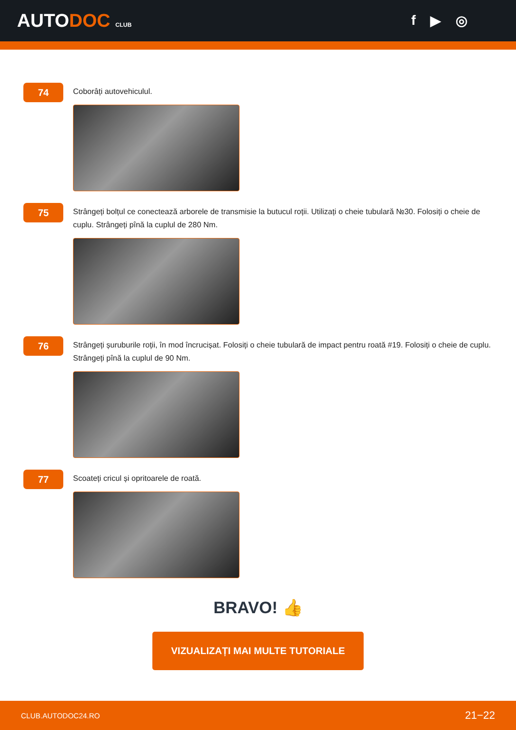AUTODOC CLUB
f ▶ ◎
74
Coborâți autovehiculul.
75
Strângeți bolțul ce conectează arborele de transmisie la butucul roții. Utilizați o cheie tubulară №30. Folosiți o cheie de cuplu. Strângeți pînă la cuplul de 280 Nm.
76
Strângeți șuruburile roții, în mod încrucișat. Folosiți o cheie tubulară de impact pentru roată #19. Folosiți o cheie de cuplu. Strângeți pînă la cuplul de 90 Nm.
77
Scoateți cricul și opritoarele de roată.
BRAVO! 👍
VIZUALIZAȚI MAI MULTE TUTORIALE
CLUB.AUTODOC24.RO 21−22